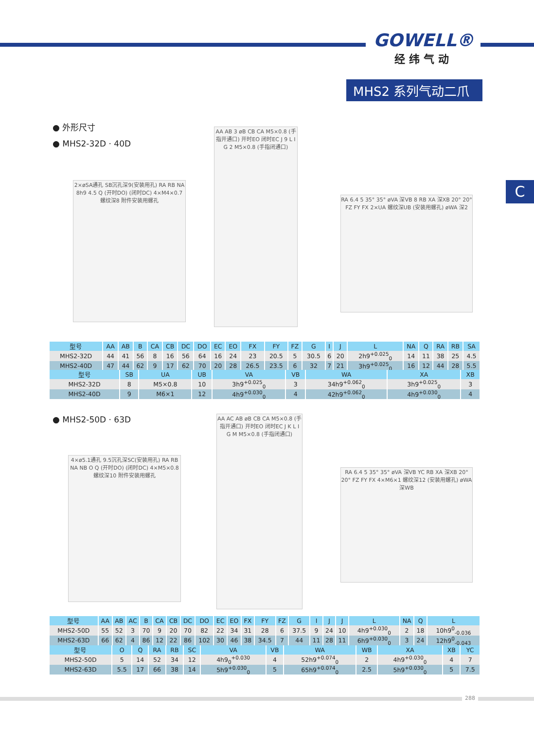GOWELL®
经纬气动
MHS2 系列气动二爪
C
● 外形尺寸
● MHS2-32D · 40D
2×øSA通孔 SB沉孔深9(安装用孔) RA RB NA 8h9 4.5 Q (开时DO) (闭时DC) 4×M4×0.7 螺纹深8 附件安装用螺孔
AA AB 3 øB CB CA M5×0.8 (手指开通口) 开时EO 闭时EC J 9 L I G 2 M5×0.8 (手指闭通口)
RA 6.4 5 35° 35° øVA 深VB 8 RB XA 深XB 20° 20° FZ FY FX 2×UA 螺纹深UB (安装用螺孔) øWA 深2
| 型号 | AA | AB | B | CA | CB | DC | DO | EC | EO | FX | FY | FZ | G | I | J | L | NA | Q | RA | RB | SA |
| --- | --- | --- | --- | --- | --- | --- | --- | --- | --- | --- | --- | --- | --- | --- | --- | --- | --- | --- | --- | --- | --- |
| MHS2-32D | 44 | 41 | 56 | 8 | 16 | 56 | 64 | 16 | 24 | 23 | 20.5 | 5 | 30.5 | 6 | 20 | 2h9<sup>+0.025</sup><sub>0</sub> | 14 | 11 | 38 | 25 | 4.5 |
| MHS2-40D | 47 | 44 | 62 | 9 | 17 | 62 | 70 | 20 | 28 | 26.5 | 23.5 | 6 | 32 | 7 | 21 | 3h9<sup>+0.025</sup><sub>0</sub> | 16 | 12 | 44 | 28 | 5.5 |
| 型号 | SB | UA | UB | VA | VB | WA | XA | XB |
| --- | --- | --- | --- | --- | --- | --- | --- | --- |
| MHS2-32D | 8 | M5×0.8 | 10 | 3h9<sup>+0.025</sup><sub>0</sub> | 3 | 34h9<sup>+0.062</sup><sub>0</sub> | 3h9<sup>+0.025</sup><sub>0</sub> | 3 |
| MHS2-40D | 9 | M6×1 | 12 | 4h9<sup>+0.030</sup><sub>0</sub> | 4 | 42h9<sup>+0.062</sup><sub>0</sub> | 4h9<sup>+0.030</sup><sub>0</sub> | 4 |
● MHS2-50D · 63D
4×ø5.1通孔 9.5沉孔深SC(安装用孔) RA RB NA NB O Q (开时DO) (闭时DC) 4×M5×0.8 螺纹深10 附件安装用螺孔
AA AC AB øB CB CA M5×0.8 (手指开通口) 开时EO 闭时EC J K L I G M M5×0.8 (手指闭通口)
RA 6.4 5 35° 35° øVA 深VB YC RB XA 深XB 20° 20° FZ FY FX 4×M6×1 螺纹深12 (安装用螺孔) øWA 深WB
| 型号 | AA | AB | AC | B | CA | CB | DC | DO | EC | EO | FX | FY | FZ | G | I | J | J | L | NA | Q | L |
| --- | --- | --- | --- | --- | --- | --- | --- | --- | --- | --- | --- | --- | --- | --- | --- | --- | --- | --- | --- | --- | --- |
| MHS2-50D | 55 | 52 | 3 | 70 | 9 | 20 | 70 | 82 | 22 | 34 | 31 | 28 | 6 | 37.5 | 9 | 24 | 10 | 4h9<sup>+0.030</sup><sub>0</sub> | 2 | 18 | 10h9<sup>0</sup><sub>-0.036</sub> |
| MHS2-63D | 66 | 62 | 4 | 86 | 12 | 22 | 86 | 102 | 30 | 46 | 38 | 34.5 | 7 | 44 | 11 | 28 | 11 | 6h9<sup>+0.030</sup><sub>0</sub> | 3 | 24 | 12h9<sup>0</sup><sub>-0.043</sub> |
| 型号 | O | Q | RA | RB | SC | VA | VB | WA | WB | XA | XB | YC |
| --- | --- | --- | --- | --- | --- | --- | --- | --- | --- | --- | --- | --- |
| MHS2-50D | 5 | 14 | 52 | 34 | 12 | 4h9<sub>0</sub><sup>+0.030</sup> | 4 | 52h9<sup>+0.074</sup><sub>0</sub> | 2 | 4h9<sup>+0.030</sup><sub>0</sub> | 4 | 7 |
| MHS2-63D | 5.5 | 17 | 66 | 38 | 14 | 5h9<sup>+0.030</sup><sub>0</sub> | 5 | 65h9<sup>+0.074</sup><sub>0</sub> | 2.5 | 5h9<sup>+0.030</sup><sub>0</sub> | 5 | 7.5 |
288